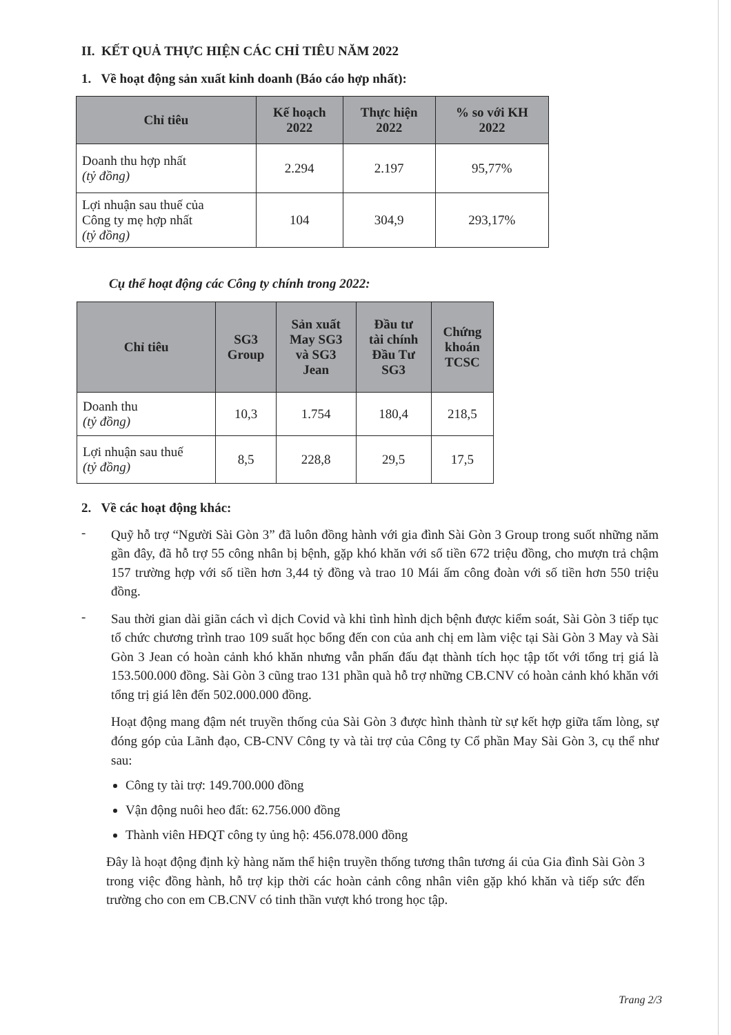II. KẾT QUẢ THỰC HIỆN CÁC CHỈ TIÊU NĂM 2022
1. Về hoạt động sản xuất kinh doanh (Báo cáo hợp nhất):
| Chỉ tiêu | Kế hoạch 2022 | Thực hiện 2022 | % so với KH 2022 |
| --- | --- | --- | --- |
| Doanh thu hợp nhất (tỷ đồng) | 2.294 | 2.197 | 95,77% |
| Lợi nhuận sau thuế của Công ty mẹ hợp nhất (tỷ đồng) | 104 | 304,9 | 293,17% |
Cụ thể hoạt động các Công ty chính trong 2022:
| Chỉ tiêu | SG3 Group | Sản xuất May SG3 và SG3 Jean | Đầu tư tài chính Đầu Tư SG3 | Chứng khoán TCSC |
| --- | --- | --- | --- | --- |
| Doanh thu (tỷ đồng) | 10,3 | 1.754 | 180,4 | 218,5 |
| Lợi nhuận sau thuế (tỷ đồng) | 8,5 | 228,8 | 29,5 | 17,5 |
2. Về các hoạt động khác:
-
Quỹ hỗ trợ “Người Sài Gòn 3” đã luôn đồng hành với gia đình Sài Gòn 3 Group trong suốt những năm gần đây, đã hỗ trợ 55 công nhân bị bệnh, gặp khó khăn với số tiền 672 triệu đồng, cho mượn trả chậm 157 trường hợp với số tiền hơn 3,44 tỷ đồng và trao 10 Mái ấm công đoàn với số tiền hơn 550 triệu đồng.
-
Sau thời gian dài giãn cách vì dịch Covid và khi tình hình dịch bệnh được kiểm soát, Sài Gòn 3 tiếp tục tổ chức chương trình trao 109 suất học bổng đến con của anh chị em làm việc tại Sài Gòn 3 May và Sài Gòn 3 Jean có hoàn cảnh khó khăn nhưng vẫn phấn đấu đạt thành tích học tập tốt với tổng trị giá là 153.500.000 đồng. Sài Gòn 3 cũng trao 131 phần quà hỗ trợ những CB.CNV có hoàn cảnh khó khăn với tổng trị giá lên đến 502.000.000 đồng.
Hoạt động mang đậm nét truyền thống của Sài Gòn 3 được hình thành từ sự kết hợp giữa tấm lòng, sự đóng góp của Lãnh đạo, CB-CNV Công ty và tài trợ của Công ty Cổ phần May Sài Gòn 3, cụ thể như sau:
Công ty tài trợ: 149.700.000 đồng
Vận động nuôi heo đất: 62.756.000 đồng
Thành viên HĐQT công ty ủng hộ: 456.078.000 đồng
Đây là hoạt động định kỳ hàng năm thể hiện truyền thống tương thân tương ái của Gia đình Sài Gòn 3 trong việc đồng hành, hỗ trợ kịp thời các hoàn cảnh công nhân viên gặp khó khăn và tiếp sức đến trường cho con em CB.CNV có tinh thần vượt khó trong học tập.
Trang 2/3